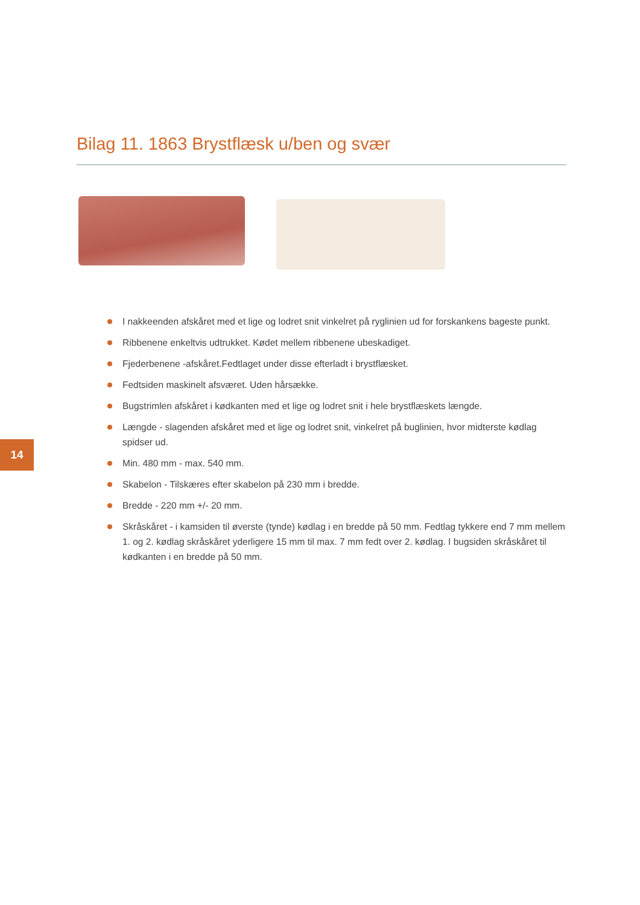Bilag 11. 1863 Brystflæsk u/ben og svær
I nakkeenden afskåret med et lige og lodret snit vinkelret på ryglinien ud for forskankens bageste punkt.
Ribbenene enkeltvis udtrukket. Kødet mellem ribbenene ubeskadiget.
Fjederbenene -afskåret.Fedtlaget under disse efterladt i brystflæsket.
Fedtsiden maskinelt afsværet. Uden hårsække.
Bugstrimlen afskåret i kødkanten med et lige og lodret snit i hele brystflæskets længde.
Længde - slagenden afskåret med et lige og lodret snit, vinkelret på buglinien, hvor midterste kødlag spidser ud.
Min. 480 mm - max. 540 mm.
Skabelon - Tilskæres efter skabelon på 230 mm i bredde.
Bredde - 220 mm +/- 20 mm.
Skråskåret - i kamsiden til øverste (tynde) kødlag i en bredde på 50 mm. Fedtlag tykkere end 7 mm mellem 1. og 2. kødlag skråskåret yderligere 15 mm til max. 7 mm fedt over 2. kødlag. I bugsiden skråskåret til kødkanten i en bredde på 50 mm.
14